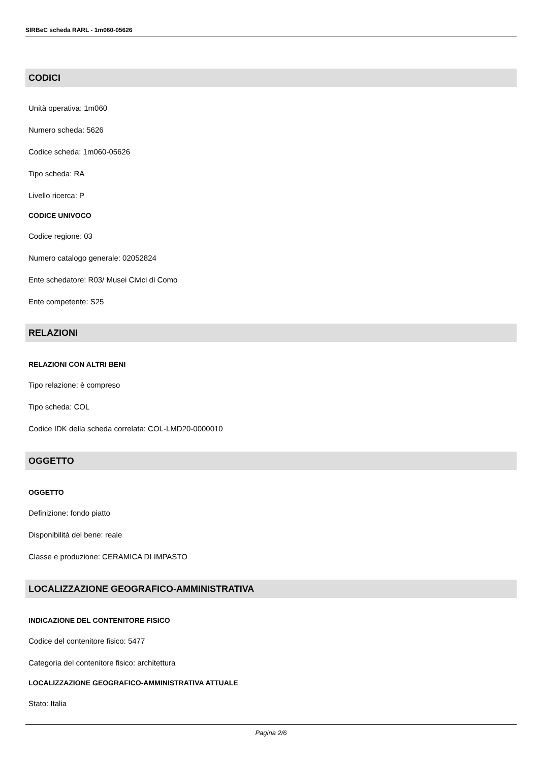SIRBeC scheda RARL - 1m060-05626
CODICI
Unità operativa: 1m060
Numero scheda: 5626
Codice scheda: 1m060-05626
Tipo scheda: RA
Livello ricerca: P
CODICE UNIVOCO
Codice regione: 03
Numero catalogo generale: 02052824
Ente schedatore: R03/ Musei Civici di Como
Ente competente: S25
RELAZIONI
RELAZIONI CON ALTRI BENI
Tipo relazione: è compreso
Tipo scheda: COL
Codice IDK della scheda correlata: COL-LMD20-0000010
OGGETTO
OGGETTO
Definizione: fondo piatto
Disponibilità del bene: reale
Classe e produzione: CERAMICA DI IMPASTO
LOCALIZZAZIONE GEOGRAFICO-AMMINISTRATIVA
INDICAZIONE DEL CONTENITORE FISICO
Codice del contenitore fisico: 5477
Categoria del contenitore fisico: architettura
LOCALIZZAZIONE GEOGRAFICO-AMMINISTRATIVA ATTUALE
Stato: Italia
Pagina 2/6